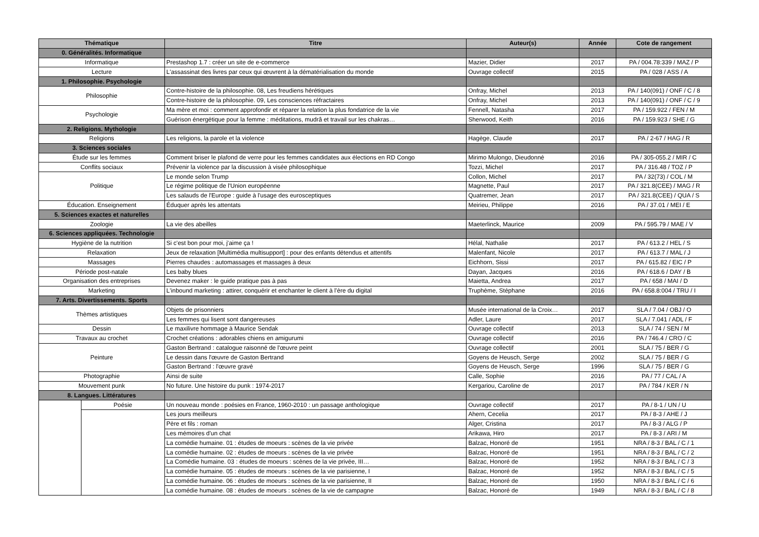| Thématique | | Titre | Auteur(s) | Année | Cote de rangement |
| --- | --- | --- | --- | --- | --- |
| 0. Généralités. Informatique | | | | | |
| Informatique | | Prestashop 1.7 : créer un site de e-commerce | Mazier, Didier | 2017 | PA / 004.78:339 / MAZ / P |
| Lecture | | L'assassinat des livres par ceux qui œuvrent à la dématérialisation du monde | Ouvrage collectif | 2015 | PA / 028 / ASS / A |
| 1. Philosophie. Psychologie | | | | | |
| Philosophie | | Contre-histoire de la philosophie. 08, Les freudiens hérétiques | Onfray, Michel | 2013 | PA / 140(091) / ONF / C / 8 |
| | | Contre-histoire de la philosophie. 09, Les consciences réfractaires | Onfray, Michel | 2013 | PA / 140(091) / ONF / C / 9 |
| Psychologie | | Ma mère et moi : comment approfondir et réparer la relation la plus fondatrice de la vie | Fennell, Natasha | 2017 | PA / 159.922 / FEN / M |
| | | Guérison énergétique pour la femme : méditations, mudrâ et travail sur les chakras… | Sherwood, Keith | 2016 | PA / 159.923 / SHE / G |
| 2. Religions. Mythologie | | | | | |
| Religions | | Les religions, la parole et la violence | Hagège, Claude | 2017 | PA / 2-67 / HAG / R |
| 3. Sciences sociales | | | | | |
| Étude sur les femmes | | Comment briser le plafond de verre pour les femmes candidates aux élections en RD Congo | Mirimo Mulongo, Dieudonné | 2016 | PA / 305-055.2 / MIR / C |
| Conflits sociaux | | Prévenir la violence par la discussion à visée philosophique | Tozzi, Michel | 2017 | PA / 316.48 / TOZ / P |
| Politique | | Le monde selon Trump | Collon, Michel | 2017 | PA / 32(73) / COL / M |
| | | Le régime politique de l'Union européenne | Magnette, Paul | 2017 | PA / 321.8(CEE) / MAG / R |
| | | Les salauds de l'Europe : guide à l'usage des eurosceptiques | Quatremer, Jean | 2017 | PA / 321.8(CEE) / QUA / S |
| Éducation. Enseignement | | Éduquer après les attentats | Meirieu, Philippe | 2016 | PA / 37.01 / MEI / E |
| 5. Sciences exactes et naturelles | | | | | |
| Zoologie | | La vie des abeilles | Maeterlinck, Maurice | 2009 | PA / 595.79 / MAE / V |
| 6. Sciences appliquées. Technologie | | | | | |
| Hygiène de la nutrition | | Si c'est bon pour moi, j'aime ça ! | Hélal, Nathalie | 2017 | PA / 613.2 / HEL / S |
| Relaxation | | Jeux de relaxation [Multimédia multisupport] : pour des enfants détendus et attentifs | Malenfant, Nicole | 2017 | PA / 613.7 / MAL / J |
| Massages | | Pierres chaudes : automassages et massages à deux | Eichhorn, Sissi | 2017 | PA / 615.82 / EIC / P |
| Période post-natale | | Les baby blues | Dayan, Jacques | 2016 | PA / 618.6 / DAY / B |
| Organisation des entreprises | | Devenez maker : le guide pratique pas à pas | Maietta, Andrea | 2017 | PA / 658 / MAI / D |
| Marketing | | L'inbound marketing : attirer, conquérir et enchanter le client à l’ère du digital | Truphème, Stéphane | 2016 | PA / 658.8:004 / TRU / I |
| 7. Arts. Divertissements. Sports | | | | | |
| Thèmes artistiques | | Objets de prisonniers | Musée international de la Croix… | 2017 | SLA / 7.04 / OBJ / O |
| | | Les femmes qui lisent sont dangereuses | Adler, Laure | 2017 | SLA / 7.041 / ADL / F |
| Dessin | | Le maxilivre hommage à Maurice Sendak | Ouvrage collectif | 2013 | SLA / 74 / SEN / M |
| Travaux au crochet | | Crochet créations : adorables chiens en amigurumi | Ouvrage collectif | 2016 | PA / 746.4 / CRO / C |
| Peinture | | Gaston Bertrand : catalogue raisonné de l'œuvre peint | Ouvrage collectif | 2001 | SLA / 75 / BER / G |
| | | Le dessin dans l'œuvre de Gaston Bertrand | Goyens de Heusch, Serge | 2002 | SLA / 75 / BER / G |
| | | Gaston Bertrand : l'œuvre gravé | Goyens de Heusch, Serge | 1996 | SLA / 75 / BER / G |
| Photographie | | Ainsi de suite | Calle, Sophie | 2016 | PA / 77 / CAL / A |
| Mouvement punk | | No future. Une histoire du punk : 1974-2017 | Kergariou, Caroline de | 2017 | PA / 784 / KER / N |
| 8. Langues. Littératures | | | | | |
| | Poésie | Un nouveau monde : poésies en France, 1960-2010 : un passage anthologique | Ouvrage collectif | 2017 | PA / 8-1 / UN / U |
| | | Les jours meilleurs | Ahern, Cecelia | 2017 | PA / 8-3 / AHE / J |
| | | Père et fils : roman | Alger, Cristina | 2017 | PA / 8-3 / ALG / P |
| | | Les mémoires d'un chat | Arikawa, Hiro | 2017 | PA / 8-3 / ARI / M |
| | | La comédie humaine. 01 : études de moeurs : scènes de la vie privée | Balzac, Honoré de | 1951 | NRA / 8-3 / BAL / C / 1 |
| | | La comédie humaine. 02 : études de moeurs : scènes de la vie privée | Balzac, Honoré de | 1951 | NRA / 8-3 / BAL / C / 2 |
| | | La Comédie humaine. 03 : études de moeurs : scènes de la vie privée, III… | Balzac, Honoré de | 1952 | NRA / 8-3 / BAL / C / 3 |
| | | La comédie humaine. 05 : études de moeurs : scènes de la vie parisienne, I | Balzac, Honoré de | 1952 | NRA / 8-3 / BAL / C / 5 |
| | | La comédie humaine. 06 : études de moeurs : scènes de la vie parisienne, II | Balzac, Honoré de | 1950 | NRA / 8-3 / BAL / C / 6 |
| | | La comédie humaine. 08 : études de moeurs : scènes de la vie de campagne | Balzac, Honoré de | 1949 | NRA / 8-3 / BAL / C / 8 |